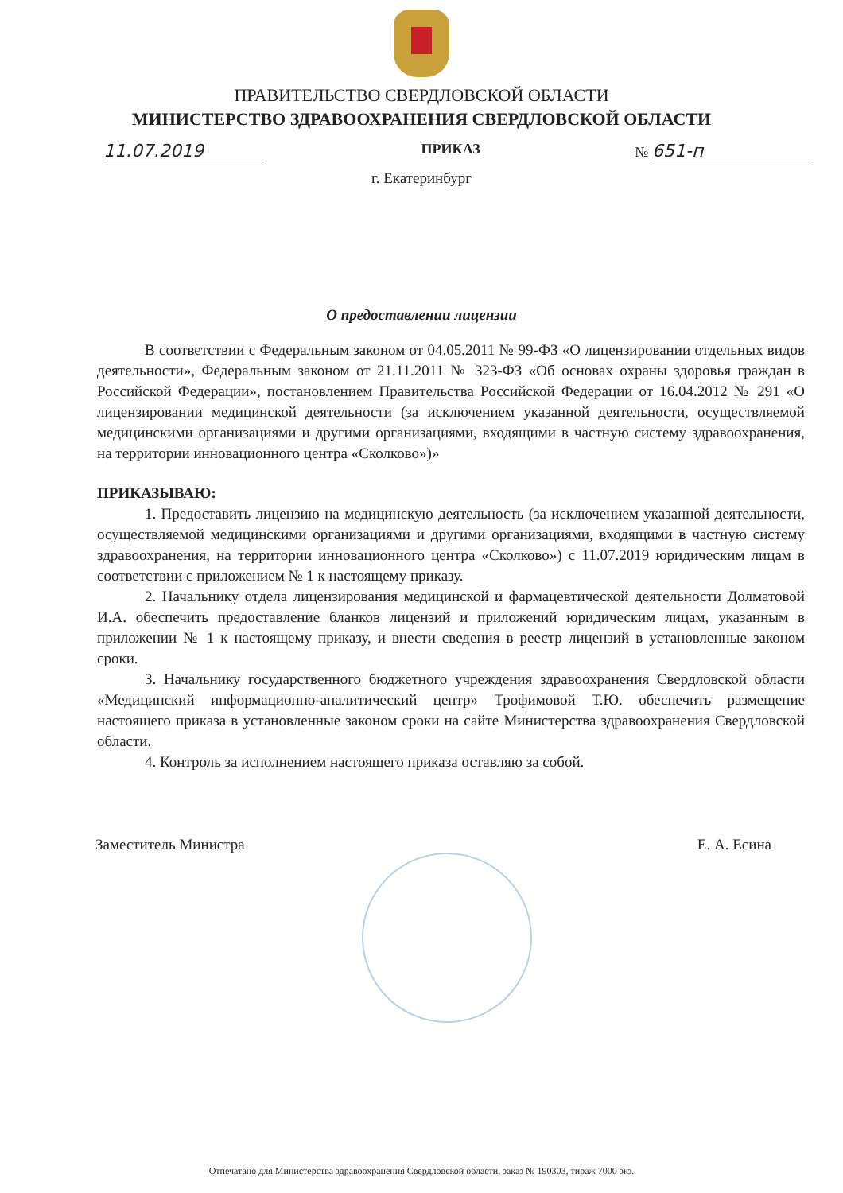ПРАВИТЕЛЬСТВО СВЕРДЛОВСКОЙ ОБЛАСТИ
МИНИСТЕРСТВО ЗДРАВООХРАНЕНИЯ СВЕРДЛОВСКОЙ ОБЛАСТИ
11.07.2019
ПРИКАЗ
№ 651-п
г. Екатеринбург
О предоставлении лицензии
В соответствии с Федеральным законом от 04.05.2011 № 99-ФЗ «О лицензировании отдельных видов деятельности», Федеральным законом от 21.11.2011 № 323-ФЗ «Об основах охраны здоровья граждан в Российской Федерации», постановлением Правительства Российской Федерации от 16.04.2012 № 291 «О лицензировании медицинской деятельности (за исключением указанной деятельности, осуществляемой медицинскими организациями и другими организациями, входящими в частную систему здравоохранения, на территории инновационного центра «Сколково»)»
ПРИКАЗЫВАЮ:
1. Предоставить лицензию на медицинскую деятельность (за исключением указанной деятельности, осуществляемой медицинскими организациями и другими организациями, входящими в частную систему здравоохранения, на территории инновационного центра «Сколково») с 11.07.2019 юридическим лицам в соответствии с приложением № 1 к настоящему приказу.
2. Начальнику отдела лицензирования медицинской и фармацевтической деятельности Долматовой И.А. обеспечить предоставление бланков лицензий и приложений юридическим лицам, указанным в приложении № 1 к настоящему приказу, и внести сведения в реестр лицензий в установленные законом сроки.
3. Начальнику государственного бюджетного учреждения здравоохранения Свердловской области «Медицинский информационно-аналитический центр» Трофимовой Т.Ю. обеспечить размещение настоящего приказа в установленные законом сроки на сайте Министерства здравоохранения Свердловской области.
4. Контроль за исполнением настоящего приказа оставляю за собой.
Заместитель Министра Е. А. Есина
Отпечатано для Министерства здравоохранения Свердловской области, заказ № 190303, тираж 7000 экз.